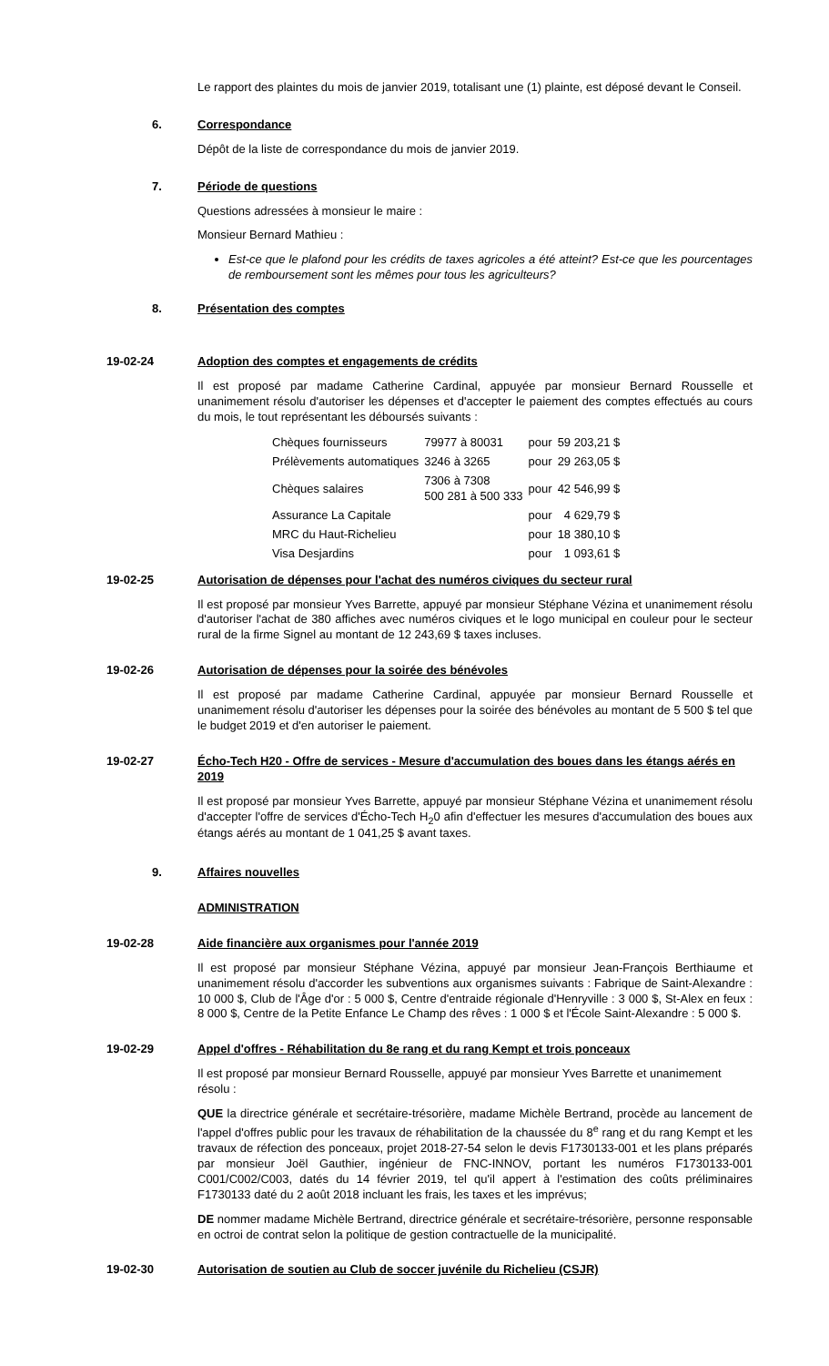Le rapport des plaintes du mois de janvier 2019, totalisant une (1) plainte, est déposé devant le Conseil.
6. Correspondance
Dépôt de la liste de correspondance du mois de janvier 2019.
7. Période de questions
Questions adressées à monsieur le maire :
Monsieur Bernard Mathieu :
Est-ce que le plafond pour les crédits de taxes agricoles a été atteint? Est-ce que les pourcentages de remboursement sont les mêmes pour tous les agriculteurs?
8. Présentation des comptes
19-02-24 Adoption des comptes et engagements de crédits
Il est proposé par madame Catherine Cardinal, appuyée par monsieur Bernard Rousselle et unanimement résolu d'autoriser les dépenses et d'accepter le paiement des comptes effectués au cours du mois, le tout représentant les déboursés suivants :
| Chèques fournisseurs | 79977 à 80031 | pour | 59 203,21 $ |
| Prélèvements automatiques | 3246 à 3265 | pour | 29 263,05 $ |
| Chèques salaires | 7306 à 7308 500 281 à 500 333 | pour | 42 546,99 $ |
| Assurance La Capitale | | pour | 4 629,79 $ |
| MRC du Haut-Richelieu | | pour | 18 380,10 $ |
| Visa Desjardins | | pour | 1 093,61 $ |
19-02-25 Autorisation de dépenses pour l'achat des numéros civiques du secteur rural
Il est proposé par monsieur Yves Barrette, appuyé par monsieur Stéphane Vézina et unanimement résolu d'autoriser l'achat de 380 affiches avec numéros civiques et le logo municipal en couleur pour le secteur rural de la firme Signel au montant de 12 243,69 $ taxes incluses.
19-02-26 Autorisation de dépenses pour la soirée des bénévoles
Il est proposé par madame Catherine Cardinal, appuyée par monsieur Bernard Rousselle et unanimement résolu d'autoriser les dépenses pour la soirée des bénévoles au montant de 5 500 $ tel que le budget 2019 et d'en autoriser le paiement.
19-02-27 Écho-Tech H20 - Offre de services - Mesure d'accumulation des boues dans les étangs aérés en 2019
Il est proposé par monsieur Yves Barrette, appuyé par monsieur Stéphane Vézina et unanimement résolu d'accepter l'offre de services d'Écho-Tech H<sub>2</sub>0 afin d'effectuer les mesures d'accumulation des boues aux étangs aérés au montant de 1 041,25 $ avant taxes.
9. Affaires nouvelles
ADMINISTRATION
19-02-28 Aide financière aux organismes pour l'année 2019
Il est proposé par monsieur Stéphane Vézina, appuyé par monsieur Jean-François Berthiaume et unanimement résolu d'accorder les subventions aux organismes suivants : Fabrique de Saint-Alexandre : 10 000 $, Club de l'Âge d'or : 5 000 $, Centre d'entraide régionale d'Henryville : 3 000 $, St-Alex en feux : 8 000 $, Centre de la Petite Enfance Le Champ des rêves : 1 000 $ et l'École Saint-Alexandre : 5 000 $.
19-02-29 Appel d'offres - Réhabilitation du 8e rang et du rang Kempt et trois ponceaux
Il est proposé par monsieur Bernard Rousselle, appuyé par monsieur Yves Barrette et unanimement résolu :
QUE la directrice générale et secrétaire-trésorière, madame Michèle Bertrand, procède au lancement de l'appel d'offres public pour les travaux de réhabilitation de la chaussée du 8<sup>e</sup> rang et du rang Kempt et les travaux de réfection des ponceaux, projet 2018-27-54 selon le devis F1730133-001 et les plans préparés par monsieur Joël Gauthier, ingénieur de FNC-INNOV, portant les numéros F1730133-001 C001/C002/C003, datés du 14 février 2019, tel qu'il appert à l'estimation des coûts préliminaires F1730133 daté du 2 août 2018 incluant les frais, les taxes et les imprévus;
DE nommer madame Michèle Bertrand, directrice générale et secrétaire-trésorière, personne responsable en octroi de contrat selon la politique de gestion contractuelle de la municipalité.
19-02-30 Autorisation de soutien au Club de soccer juvénile du Richelieu (CSJR)